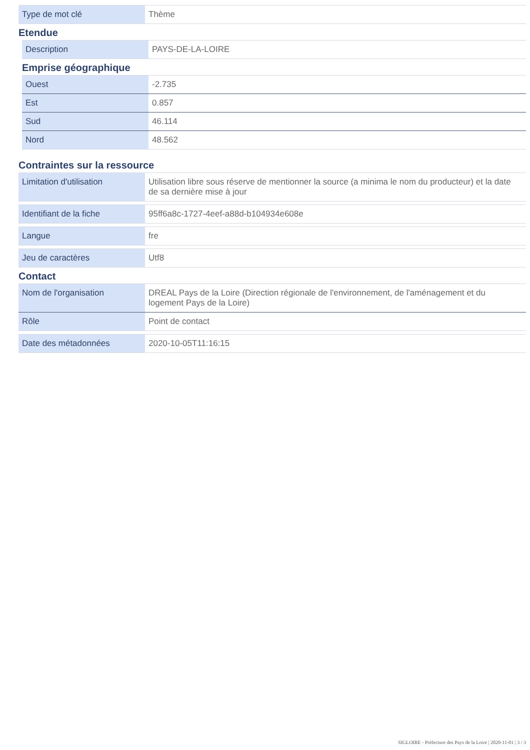| Type de mot clé | Thème |
Etendue
| Description | PAYS-DE-LA-LOIRE |
Emprise géographique
| Ouest | -2.735 |
| Est | 0.857 |
| Sud | 46.114 |
| Nord | 48.562 |
Contraintes sur la ressource
| Limitation d'utilisation | Utilisation libre sous réserve de mentionner la source (a minima le nom du producteur) et la date de sa dernière mise à jour |
| Identifiant de la fiche | 95ff6a8c-1727-4eef-a88d-b104934e608e |
| Langue | fre |
| Jeu de caractères | Utf8 |
Contact
| Nom de l'organisation | DREAL Pays de la Loire (Direction régionale de l'environnement, de l'aménagement et du logement Pays de la Loire) |
| Rôle | Point de contact |
| Date des métadonnées | 2020-10-05T11:16:15 |
SIGLOIRE - Préfecture des Pays de la Loire | 2020-11-01 | 3 / 3